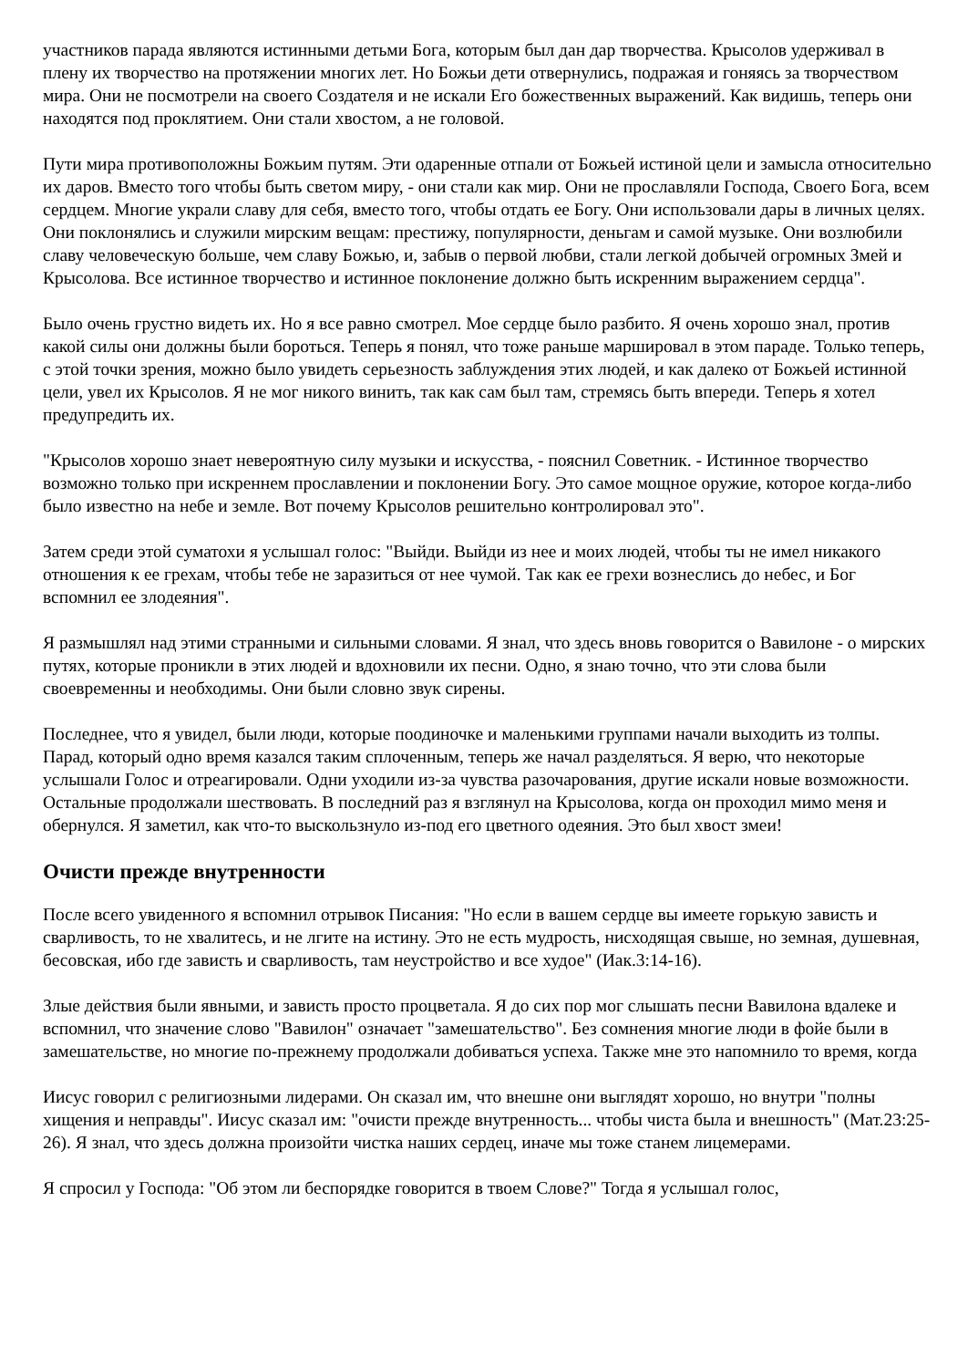участников парада являются истинными детьми Бога, которым был дан дар творчества. Крысолов удерживал в плену их творчество на протяжении многих лет. Но Божьи дети отвернулись, подражая и гоняясь за творчеством мира. Они не посмотрели на своего Создателя и не искали Его божественных выражений. Как видишь, теперь они находятся под проклятием. Они стали хвостом, а не головой.
Пути мира противоположны Божьим путям. Эти одаренные отпали от Божьей истиной цели и замысла относительно их даров. Вместо того чтобы быть светом миру, - они стали как мир. Они не прославляли Господа, Своего Бога, всем сердцем. Многие украли славу для себя, вместо того, чтобы отдать ее Богу. Они использовали дары в личных целях. Они поклонялись и служили мирским вещам: престижу, популярности, деньгам и самой музыке. Они возлюбили славу человеческую больше, чем славу Божью, и, забыв о первой любви, стали легкой добычей огромных Змей и Крысолова. Все истинное творчество и истинное поклонение должно быть искренним выражением сердца".
Было очень грустно видеть их. Но я все равно смотрел. Мое сердце было разбито. Я очень хорошо знал, против какой силы они должны были бороться. Теперь я понял, что тоже раньше маршировал в этом параде. Только теперь, с этой точки зрения, можно было увидеть серьезность заблуждения этих людей, и как далеко от Божьей истинной цели, увел их Крысолов. Я не мог никого винить, так как сам был там, стремясь быть впереди. Теперь я хотел предупредить их.
"Крысолов хорошо знает невероятную силу музыки и искусства, - пояснил Советник. - Истинное творчество возможно только при искреннем прославлении и поклонении Богу. Это самое мощное оружие, которое когда-либо было известно на небе и земле. Вот почему Крысолов решительно контролировал это".
Затем среди этой суматохи я услышал голос: "Выйди. Выйди из нее и моих людей, чтобы ты не имел никакого отношения к ее грехам, чтобы тебе не заразиться от нее чумой. Так как ее грехи вознеслись до небес, и Бог вспомнил ее злодеяния".
Я размышлял над этими странными и сильными словами. Я знал, что здесь вновь говорится о Вавилоне - о мирских путях, которые проникли в этих людей и вдохновили их песни. Одно, я знаю точно, что эти слова были своевременны и необходимы. Они были словно звук сирены.
Последнее, что я увидел, были люди, которые поодиночке и маленькими группами начали выходить из толпы. Парад, который одно время казался таким сплоченным, теперь же начал разделяться. Я верю, что некоторые услышали Голос и отреагировали. Одни уходили из-за чувства разочарования, другие искали новые возможности. Остальные продолжали шествовать. В последний раз я взглянул на Крысолова, когда он проходил мимо меня и обернулся. Я заметил, как что-то выскользнуло из-под его цветного одеяния. Это был хвост змеи!
Очисти прежде внутренности
После всего увиденного я вспомнил отрывок Писания: "Но если в вашем сердце вы имеете горькую зависть и сварливость, то не хвалитесь, и не лгите на истину. Это не есть мудрость, нисходящая свыше, но земная, душевная, бесовская, ибо где зависть и сварливость, там неустройство и все худое" (Иак.3:14-16).
Злые действия были явными, и зависть просто процветала. Я до сих пор мог слышать песни Вавилона вдалеке и вспомнил, что значение слово "Вавилон" означает "замешательство". Без сомнения многие люди в фойе были в замешательстве, но многие по-прежнему продолжали добиваться успеха. Также мне это напомнило то время, когда
Иисус говорил с религиозными лидерами. Он сказал им, что внешне они выглядят хорошо, но внутри "полны хищения и неправды". Иисус сказал им: "очисти прежде внутренность... чтобы чиста была и внешность" (Мат.23:25-26). Я знал, что здесь должна произойти чистка наших сердец, иначе мы тоже станем лицемерами.
Я спросил у Господа: "Об этом ли беспорядке говорится в твоем Слове?" Тогда я услышал голос,